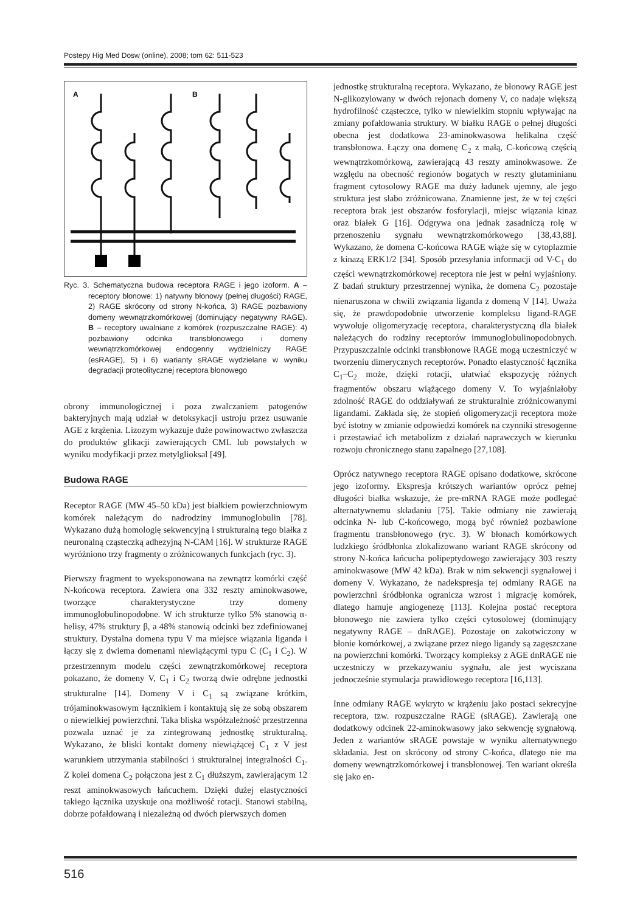Postepy Hig Med Dosw (online), 2008; tom 62: 511-523
A
B
Ryc. 3. Schematyczna budowa receptora RAGE i jego izoform. A – receptory błonowe: 1) natywny błonowy (pełnej długości) RAGE, 2) RAGE skrócony od strony N-końca, 3) RAGE pozbawiony domeny wewnątrzkomórkowej (dominujący negatywny RAGE). B – receptory uwalniane z komórek (rozpuszczalne RAGE): 4) pozbawiony odcinka transbłonowego i domeny wewnątrzkomórkowej endogenny wydzielniczy RAGE (esRAGE), 5) i 6) warianty sRAGE wydzielane w wyniku degradacji proteolitycznej receptora błonowego
obrony immunologicznej i poza zwalczaniem patogenów bakteryjnych mają udział w detoksykacji ustroju przez usuwanie AGE z krążenia. Lizozym wykazuje duże powinowactwo zwłaszcza do produktów glikacji zawierających CML lub powstałych w wyniku modyfikacji przez metylglioksal [49].
Budowa RAGE
Receptor RAGE (MW 45–50 kDa) jest białkiem powierzchniowym komórek należącym do nadrodziny immunoglobulin [78]. Wykazano dużą homologię sekwencyjną i strukturalną tego białka z neuronalną cząsteczką adhezyjną N-CAM [16]. W strukturze RAGE wyróżniono trzy fragmenty o zróżnicowanych funkcjach (ryc. 3).
Pierwszy fragment to wyeksponowana na zewnątrz komórki część N-końcowa receptora. Zawiera ona 332 reszty aminokwasowe, tworzące charakterystyczne trzy domeny immunoglobulinopodobne. W ich strukturze tylko 5% stanowią α-helisy, 47% struktury β, a 48% stanowią odcinki bez zdefiniowanej struktury. Dystalna domena typu V ma miejsce wiązania liganda i łączy się z dwiema domenami niewiążącymi typu C (C<sub>1</sub> i C<sub>2</sub>). W przestrzennym modelu części zewnątrzkomórkowej receptora pokazano, że domeny V, C<sub>1</sub> i C<sub>2</sub> tworzą dwie odrębne jednostki strukturalne [14]. Domeny V i C<sub>1</sub> są związane krótkim, trójaminokwasowym łącznikiem i kontaktują się ze sobą obszarem o niewielkiej powierzchni. Taka bliska współzależność przestrzenna pozwala uznać je za zintegrowaną jednostkę strukturalną. Wykazano, że bliski kontakt domeny niewiążącej C<sub>1</sub> z V jest warunkiem utrzymania stabilności i strukturalnej integralności C<sub>1</sub>. Z kolei domena C<sub>2</sub> połączona jest z C<sub>1</sub> dłuższym, zawierającym 12 reszt aminokwasowych łańcuchem. Dzięki dużej elastyczności takiego łącznika uzyskuje ona możliwość rotacji. Stanowi stabilną, dobrze pofałdowaną i niezależną od dwóch pierwszych domen
jednostkę strukturalną receptora. Wykazano, że błonowy RAGE jest N-glikozylowany w dwóch rejonach domeny V, co nadaje większą hydrofilność cząsteczce, tylko w niewielkim stopniu wpływając na zmiany pofałdowania struktury. W białku RAGE o pełnej długości obecna jest dodatkowa 23-aminokwasowa helikalna część transbłonowa. Łączy ona domenę C<sub>2</sub> z małą, C-końcową częścią wewnątrzkomórkową, zawierającą 43 reszty aminokwasowe. Ze względu na obecność regionów bogatych w reszty glutaminianu fragment cytosolowy RAGE ma duży ładunek ujemny, ale jego struktura jest słabo zróżnicowana. Znamienne jest, że w tej części receptora brak jest obszarów fosforylacji, miejsc wiązania kinaz oraz białek G [16]. Odgrywa ona jednak zasadniczą rolę w przenoszeniu sygnału wewnątrzkomórkowego [38,43,88]. Wykazano, że domena C-końcowa RAGE wiąże się w cytoplazmie z kinazą ERK1/2 [34]. Sposób przesyłania informacji od V-C<sub>1</sub> do części wewnątrzkomórkowej receptora nie jest w pełni wyjaśniony. Z badań struktury przestrzennej wynika, że domena C<sub>2</sub> pozostaje nienaruszona w chwili związania liganda z domeną V [14]. Uważa się, że prawdopodobnie utworzenie kompleksu ligand-RAGE wywołuje oligomeryzację receptora, charakterystyczną dla białek należących do rodziny receptorów immunoglobulinopodobnych. Przypuszczalnie odcinki transbłonowe RAGE mogą uczestniczyć w tworzeniu dimerycznych receptorów. Ponadto elastyczność łącznika C<sub>1</sub>–C<sub>2</sub> może, dzięki rotacji, ułatwiać ekspozycję różnych fragmentów obszaru wiążącego domeny V. To wyjaśniałoby zdolność RAGE do oddziaływań ze strukturalnie zróżnicowanymi ligandami. Zakłada się, że stopień oligomeryzacji receptora może być istotny w zmianie odpowiedzi komórek na czynniki stresogenne i przestawiać ich metabolizm z działań naprawczych w kierunku rozwoju chronicznego stanu zapalnego [27,108].
Oprócz natywnego receptora RAGE opisano dodatkowe, skrócone jego izoformy. Ekspresja krótszych wariantów oprócz pełnej długości białka wskazuje, że pre-mRNA RAGE może podlegać alternatywnemu składaniu [75]. Takie odmiany nie zawierają odcinka N- lub C-końcowego, mogą być również pozbawione fragmentu transbłonowego (ryc. 3). W błonach komórkowych ludzkiego śródbłonka zlokalizowano wariant RAGE skrócony od strony N-końca łańcucha polipeptydowego zawierający 303 reszty aminokwasowe (MW 42 kDa). Brak w nim sekwencji sygnałowej i domeny V. Wykazano, że nadekspresja tej odmiany RAGE na powierzchni śródbłonka ogranicza wzrost i migrację komórek, dlatego hamuje angiogenezę [113]. Kolejna postać receptora błonowego nie zawiera tylko części cytosolowej (dominujący negatywny RAGE – dnRAGE). Pozostaje on zakotwiczony w błonie komórkowej, a związane przez niego ligandy są zagęszczane na powierzchni komórki. Tworzący kompleksy z AGE dnRAGE nie uczestniczy w przekazywaniu sygnału, ale jest wyciszana jednocześnie stymulacja prawidłowego receptora [16,113].
Inne odmiany RAGE wykryto w krążeniu jako postaci sekrecyjne receptora, tzw. rozpuszczalne RAGE (sRAGE). Zawierają one dodatkowy odcinek 22-aminokwasowy jako sekwencję sygnałową. Jeden z wariantów sRAGE powstaje w wyniku alternatywnego składania. Jest on skrócony od strony C-końca, dlatego nie ma domeny wewnątrzkomórkowej i transbłonowej. Ten wariant określa się jako en-
516